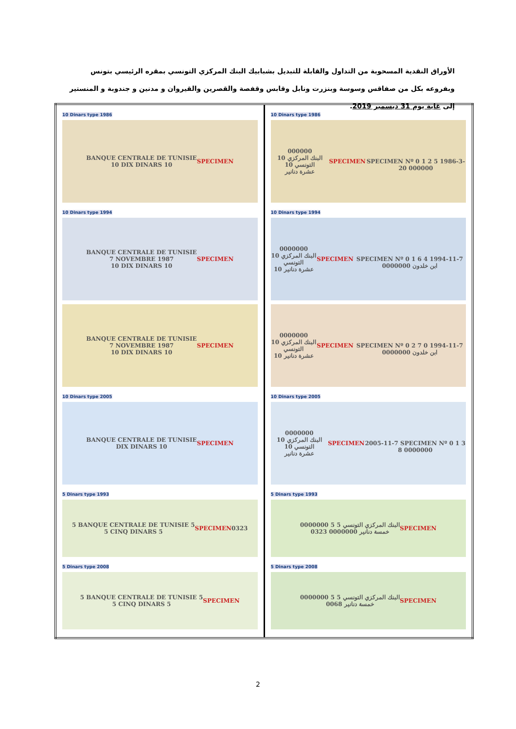الأوراق النقدية المسحوبة من التداول والقابلة للتبديل بشبابيك البنك المركزي التونسي بمقره الرئيسي بتونس وبفروعه بكل من صفاقس وسوسة وبنزرت ونابل وقابس وقفصة والقصرين والقيروان و مدنين و جندوبة و المنستير إلى غاية يوم 31 ديسمبر 2019.
| 10 Dinars type 1986 BANQUE CENTRALE DE TUNISIE 10 DIX DINARS 10 SPECIMEN 10 Dinars type 1994 BANQUE CENTRALE DE TUNISIE 7 NOVEMBRE 1987 10 DIX DINARS 10 SPECIMEN BANQUE CENTRALE DE TUNISIE 7 NOVEMBRE 1987 10 DIX DINARS 10 SPECIMEN 10 Dinars type 2005 BANQUE CENTRALE DE TUNISIE DIX DINARS 10 SPECIMEN 5 Dinars type 1993 5 BANQUE CENTRALE DE TUNISIE 5 5 CINQ DINARS 5 SPECIMEN 0323 5 Dinars type 2008 5 BANQUE CENTRALE DE TUNISIE 5 5 CINQ DINARS 5 SPECIMEN | 10 Dinars type 1986 000000 10 البنك المركزي التونسي 10 عشرة دنانير SPECIMEN SPECIMEN Nº 0 1 2 5 1986-3-20 000000 10 Dinars type 1994 0000000 10 البنك المركزي التونسي عشرة دنانير 10 SPECIMEN SPECIMEN Nº 0 1 6 4 1994-11-7 ابن خلدون 0000000 0000000 10 البنك المركزي التونسي عشرة دنانير 10 SPECIMEN SPECIMEN Nº 0 2 7 0 1994-11-7 ابن خلدون 0000000 10 Dinars type 2005 0000000 10 البنك المركزي التونسي 10 عشرة دنانير SPECIMEN 2005-11-7 SPECIMEN Nº 0 1 3 8 0000000 5 Dinars type 1993 0000000 5 البنك المركزي التونسي 5 0323 خمسة دنانير 0000000 SPECIMEN 5 Dinars type 2008 0000000 5 البنك المركزي التونسي 5 0068 خمسة دنانير SPECIMEN |
2